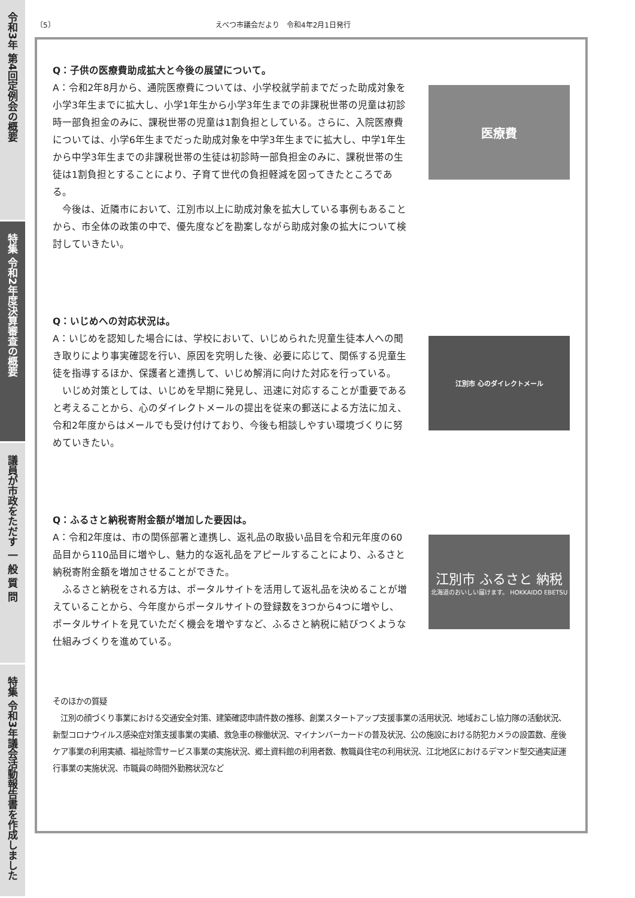令和3年 第4回定例会の概要
特集 令和2年度決算審査の概要
議員が市政をただす 一 般 質 問
特集 令和3年議会活動報告書を作成しました
〔5〕 えべつ市議会だより　令和4年2月1日発行
Q：子供の医療費助成拡大と今後の展望について。
A：令和2年8月から、通院医療費については、小学校就学前までだった助成対象を小学3年生までに拡大し、小学1年生から小学3年生までの非課税世帯の児童は初診時一部負担金のみに、課税世帯の児童は1割負担としている。さらに、入院医療費については、小学6年生までだった助成対象を中学3年生までに拡大し、中学1年生から中学3年生までの非課税世帯の生徒は初診時一部負担金のみに、課税世帯の生徒は1割負担とすることにより、子育て世代の負担軽減を図ってきたところである。
　今後は、近隣市において、江別市以上に助成対象を拡大している事例もあることから、市全体の政策の中で、優先度などを勘案しながら助成対象の拡大について検討していきたい。
医療費
Q：いじめへの対応状況は。
A：いじめを認知した場合には、学校において、いじめられた児童生徒本人への聞き取りにより事実確認を行い、原因を究明した後、必要に応じて、関係する児童生徒を指導するほか、保護者と連携して、いじめ解消に向けた対応を行っている。
　いじめ対策としては、いじめを早期に発見し、迅速に対応することが重要であると考えることから、心のダイレクトメールの提出を従来の郵送による方法に加え、令和2年度からはメールでも受け付けており、今後も相談しやすい環境づくりに努めていきたい。
江別市 心のダイレクトメール
Q：ふるさと納税寄附金額が増加した要因は。
A：令和2年度は、市の関係部署と連携し、返礼品の取扱い品目を令和元年度の60品目から110品目に増やし、魅力的な返礼品をアピールすることにより、ふるさと納税寄附金額を増加させることができた。
　ふるさと納税をされる方は、ポータルサイトを活用して返礼品を決めることが増えていることから、今年度からポータルサイトの登録数を3つから4つに増やし、ポータルサイトを見ていただく機会を増やすなど、ふるさと納税に結びつくような仕組みづくりを進めている。
江別市 ふるさと 納税
北海道のおいしい届けます。 HOKKAIDO EBETSU
そのほかの質疑
　江別の顔づくり事業における交通安全対策、建築確認申請件数の推移、創業スタートアップ支援事業の活用状況、地域おこし協力隊の活動状況、新型コロナウイルス感染症対策支援事業の実績、救急車の稼働状況、マイナンバーカードの普及状況、公の施設における防犯カメラの設置数、産後ケア事業の利用実績、福祉除雪サービス事業の実施状況、郷土資料館の利用者数、教職員住宅の利用状況、江北地区におけるデマンド型交通実証運行事業の実施状況、市職員の時間外勤務状況など